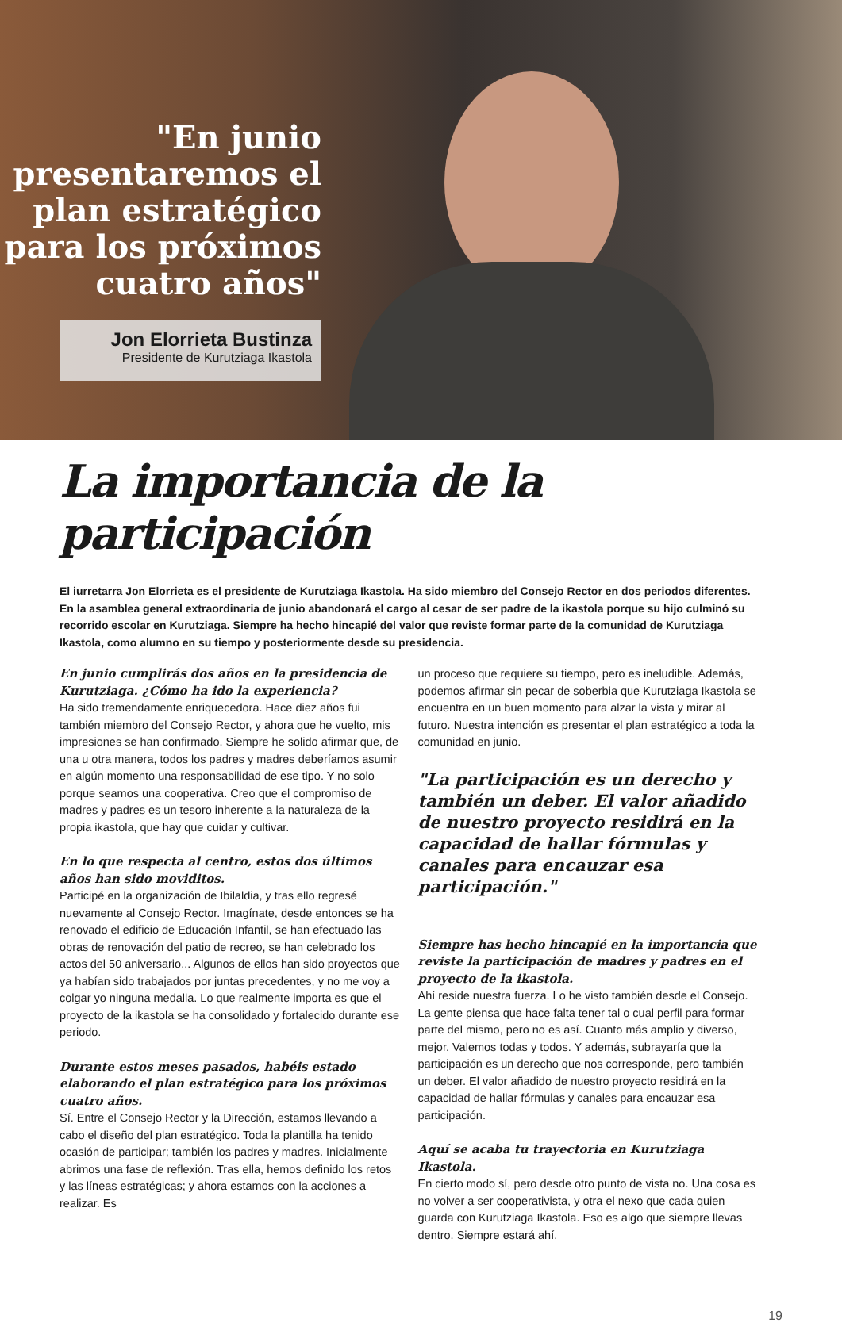"En junio presentaremos el plan estratégico para los próximos cuatro años"
Jon Elorrieta Bustinza
Presidente de Kurutziaga Ikastola
La importancia de la participación
El iurretarra Jon Elorrieta es el presidente de Kurutziaga Ikastola. Ha sido miembro del Consejo Rector en dos periodos diferentes. En la asamblea general extraordinaria de junio abandonará el cargo al cesar de ser padre de la ikastola porque su hijo culminó su recorrido escolar en Kurutziaga. Siempre ha hecho hincapié del valor que reviste formar parte de la comunidad de Kurutziaga Ikastola, como alumno en su tiempo y posteriormente desde su presidencia.
En junio cumplirás dos años en la presidencia de Kurutziaga. ¿Cómo ha ido la experiencia?
Ha sido tremendamente enriquecedora. Hace diez años fui también miembro del Consejo Rector, y ahora que he vuelto, mis impresiones se han confirmado. Siempre he solido afirmar que, de una u otra manera, todos los padres y madres deberíamos asumir en algún momento una responsabilidad de ese tipo. Y no solo porque seamos una cooperativa. Creo que el compromiso de madres y padres es un tesoro inherente a la naturaleza de la propia ikastola, que hay que cuidar y cultivar.
En lo que respecta al centro, estos dos últimos años han sido moviditos.
Participé en la organización de Ibilaldia, y tras ello regresé nuevamente al Consejo Rector. Imagínate, desde entonces se ha renovado el edificio de Educación Infantil, se han efectuado las obras de renovación del patio de recreo, se han celebrado los actos del 50 aniversario... Algunos de ellos han sido proyectos que ya habían sido trabajados por juntas precedentes, y no me voy a colgar yo ninguna medalla. Lo que realmente importa es que el proyecto de la ikastola se ha consolidado y fortalecido durante ese periodo.
Durante estos meses pasados, habéis estado elaborando el plan estratégico para los próximos cuatro años.
Sí. Entre el Consejo Rector y la Dirección, estamos llevando a cabo el diseño del plan estratégico. Toda la plantilla ha tenido ocasión de participar; también los padres y madres. Inicialmente abrimos una fase de reflexión. Tras ella, hemos definido los retos y las líneas estratégicas; y ahora estamos con la acciones a realizar. Es
un proceso que requiere su tiempo, pero es ineludible. Además, podemos afirmar sin pecar de soberbia que Kurutziaga Ikastola se encuentra en un buen momento para alzar la vista y mirar al futuro. Nuestra intención es presentar el plan estratégico a toda la comunidad en junio.
"La participación es un derecho y también un deber. El valor añadido de nuestro proyecto residirá en la capacidad de hallar fórmulas y canales para encauzar esa participación."
Siempre has hecho hincapié en la importancia que reviste la participación de madres y padres en el proyecto de la ikastola.
Ahí reside nuestra fuerza. Lo he visto también desde el Consejo. La gente piensa que hace falta tener tal o cual perfil para formar parte del mismo, pero no es así. Cuanto más amplio y diverso, mejor. Valemos todas y todos. Y además, subrayaría que la participación es un derecho que nos corresponde, pero también un deber. El valor añadido de nuestro proyecto residirá en la capacidad de hallar fórmulas y canales para encauzar esa participación.
Aquí se acaba tu trayectoria en Kurutziaga Ikastola.
En cierto modo sí, pero desde otro punto de vista no. Una cosa es no volver a ser cooperativista, y otra el nexo que cada quien guarda con Kurutziaga Ikastola. Eso es algo que siempre llevas dentro. Siempre estará ahí.
19